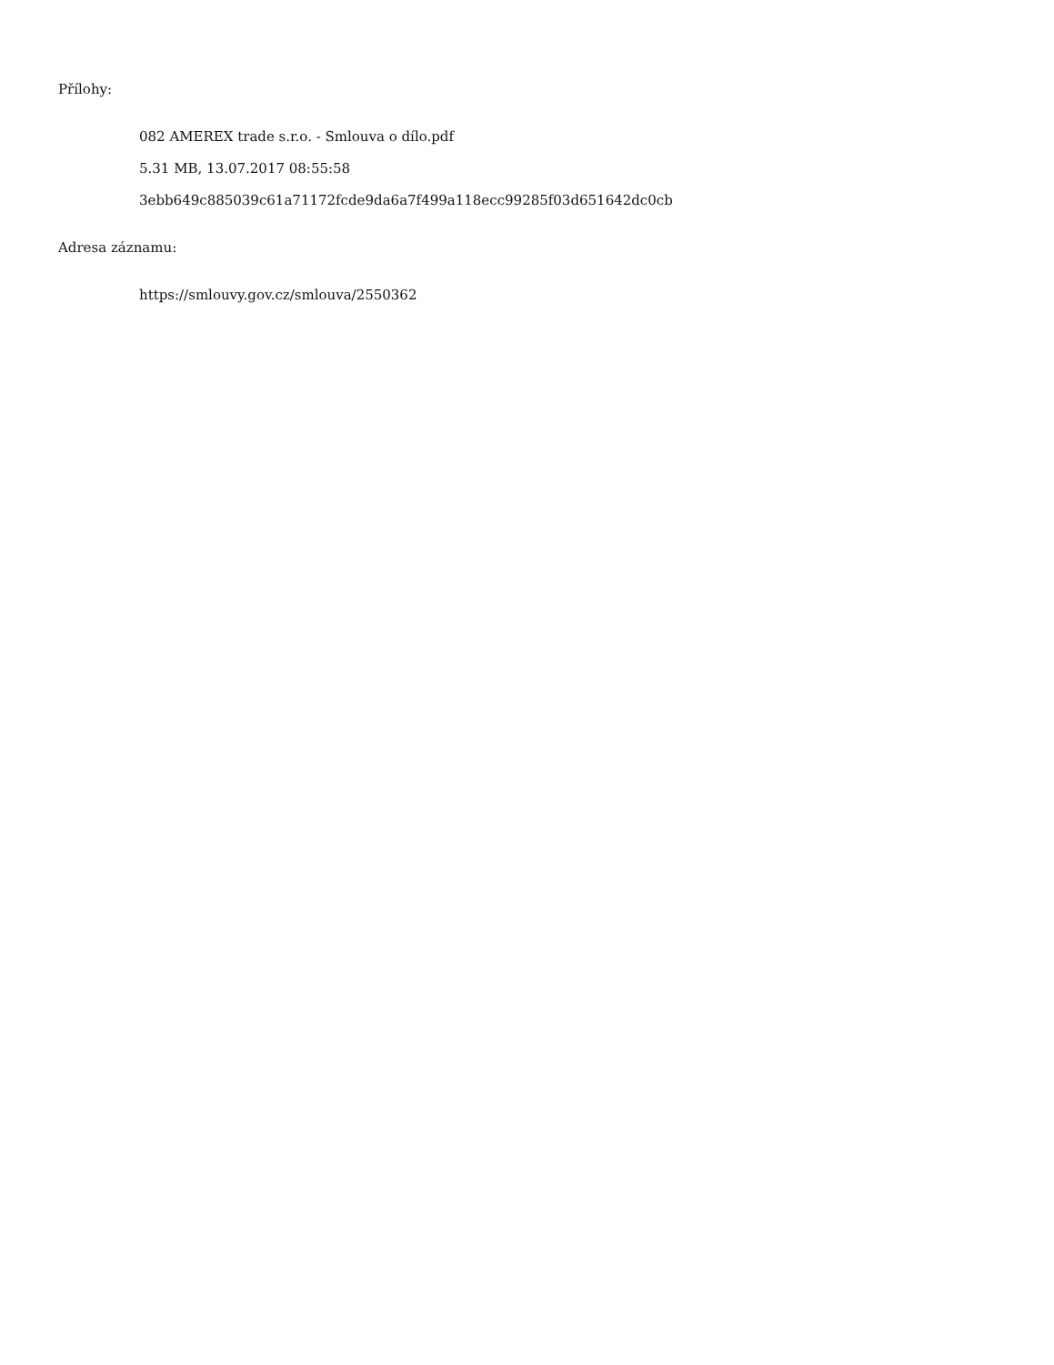Přílohy:
082 AMEREX trade s.r.o. - Smlouva o dílo.pdf
5.31 MB, 13.07.2017 08:55:58
3ebb649c885039c61a71172fcde9da6a7f499a118ecc99285f03d651642dc0cb
Adresa záznamu:
https://smlouvy.gov.cz/smlouva/2550362